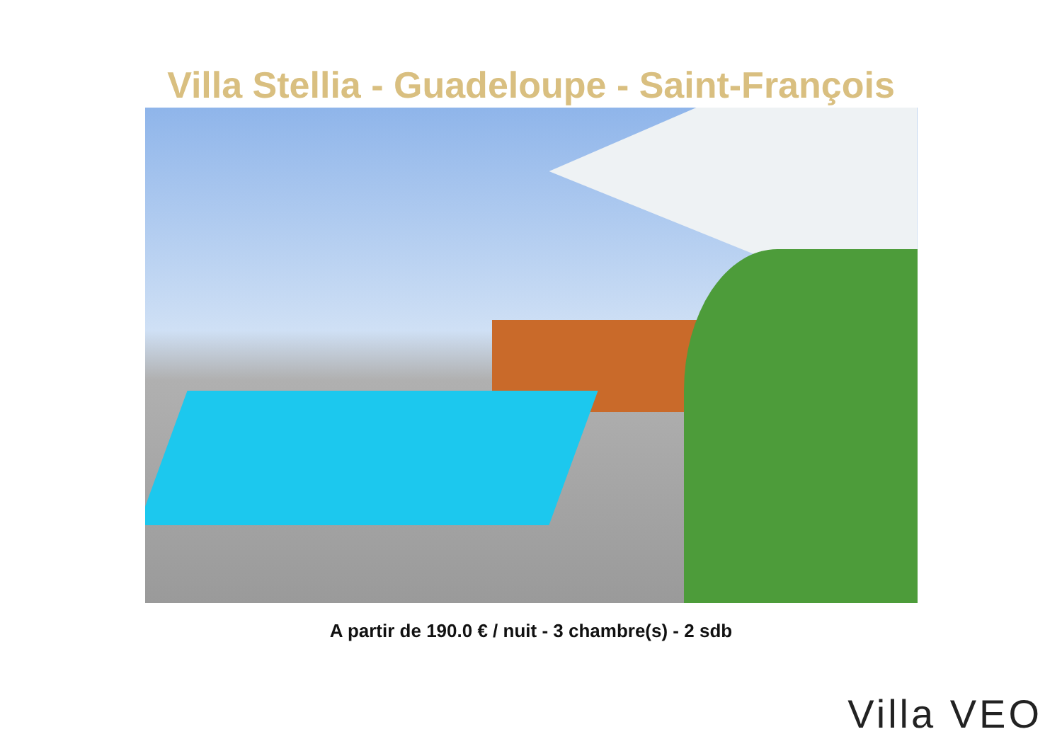Villa Stellia - Guadeloupe - Saint-François
A partir de 190.0 € / nuit - 3 chambre(s) - 2 sdb
Villa VEO